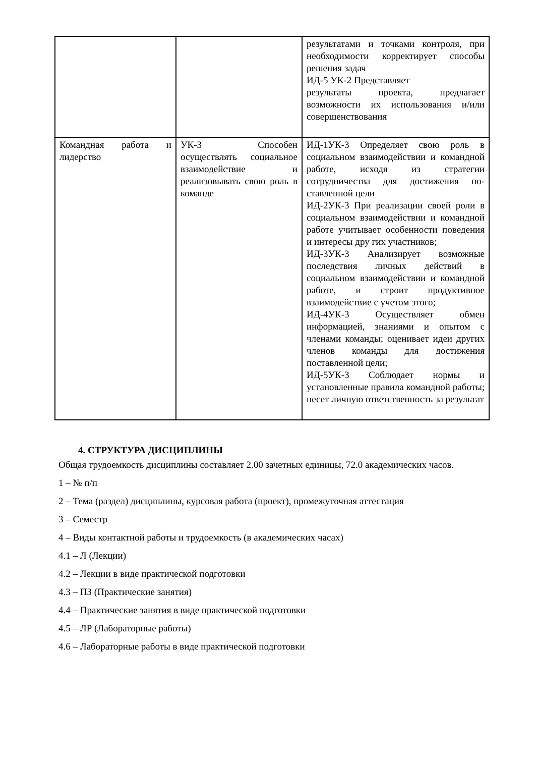| | | результатами и точками контроля, при необходимости корректирует способы решения задач ИД-5 УК-2 Представляет результаты проекта, предлагает возможности их использования и/или совершенствования |
| Командная работа и лидерство | УК-3 Способен осуществлять социальное взаимодействие и реализовывать свою роль в команде | ИД-1УК-3 Определяет свою роль в социальном взаимодействии и командной работе, исходя из стратегии сотрудничества для достижения по- ставленной цели ИД-2УК-3 При реализации своей роли в социальном взаимодействии и командной работе учитывает особенности поведения и интересы дру гих участников; ИД-3УК-3 Анализирует возможные последствия личных действий в социальном взаимодействии и командной работе, и строит продуктивное взаимодействие с учетом этого; ИД-4УК-3 Осуществляет обмен информацией, знаниями и опытом с членами команды; оценивает идеи других членов команды для достижения поставленной цели; ИД-5УК-3 Соблюдает нормы и установленные правила командной работы; несет личную ответственность за результат |
4. СТРУКТУРА ДИСЦИПЛИНЫ
Общая трудоемкость дисциплины составляет 2.00 зачетных единицы, 72.0 академических часов.
1 – № п/п
2 – Тема (раздел) дисциплины, курсовая работа (проект), промежуточная аттестация
3 – Семестр
4 – Виды контактной работы и трудоемкость (в академических часах)
4.1 – Л (Лекции)
4.2 – Лекции в виде практической подготовки
4.3 – ПЗ (Практические занятия)
4.4 – Практические занятия в виде практической подготовки
4.5 – ЛР (Лабораторные работы)
4.6 – Лабораторные работы в виде практической подготовки